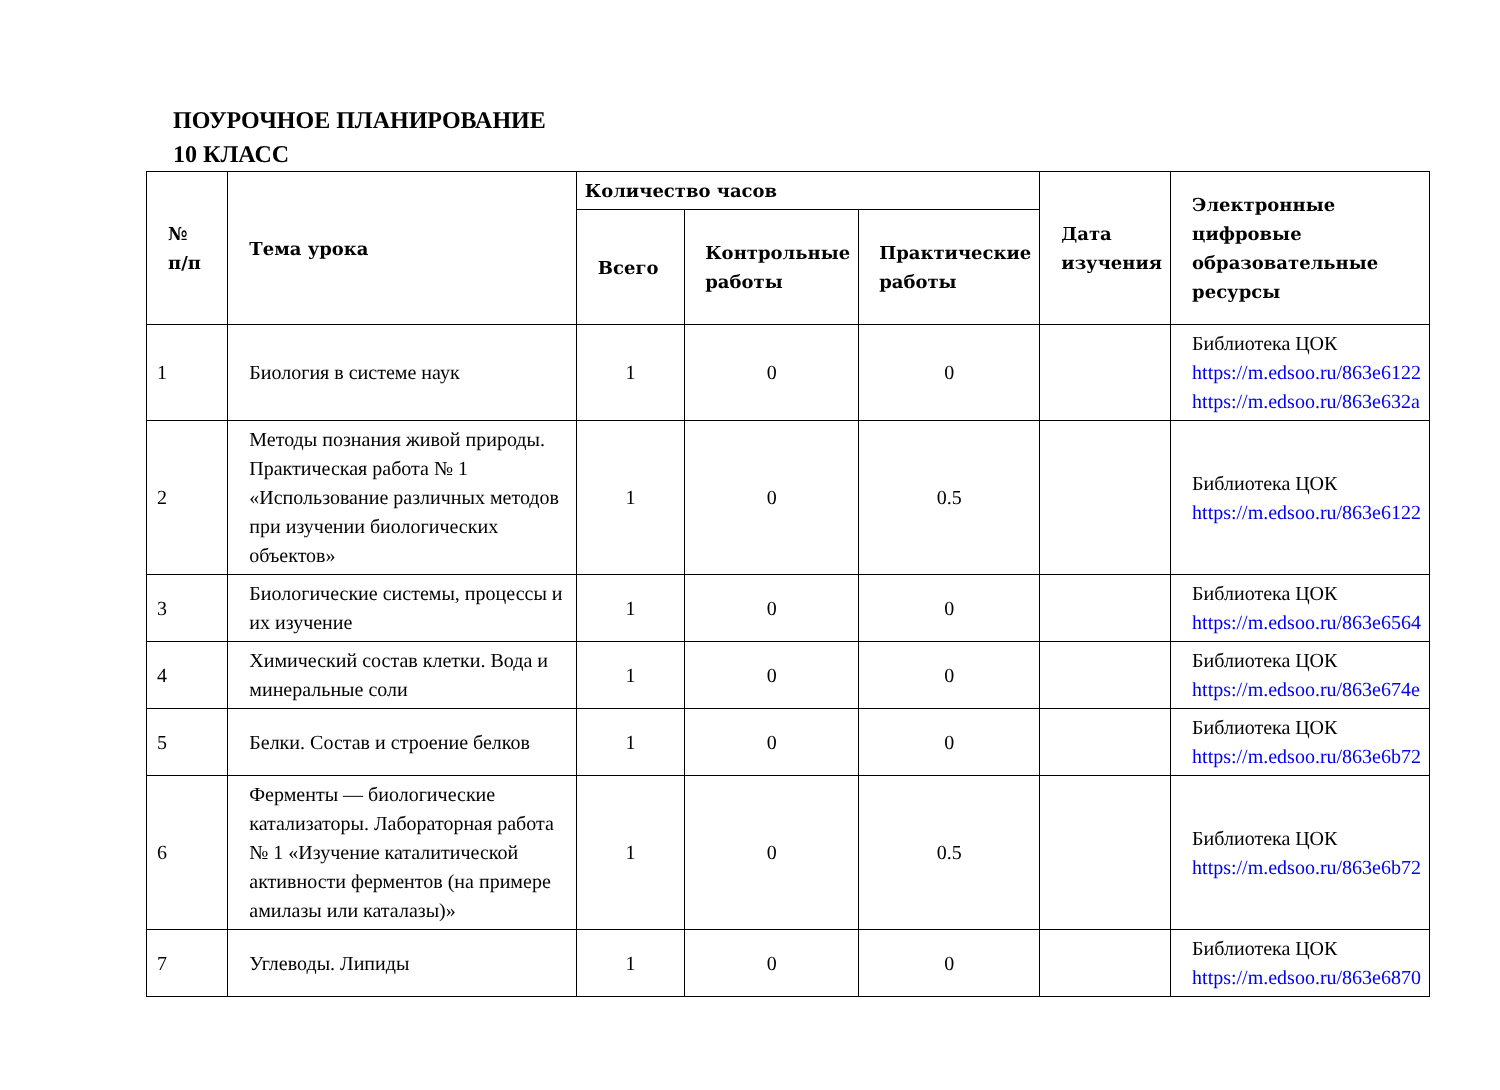ПОУРОЧНОЕ ПЛАНИРОВАНИЕ
10 КЛАСС
| № п/п | Тема урока | Количество часов | | | Дата изучения | Электронные цифровые образовательные ресурсы |
| --- | --- | --- | --- | --- | --- | --- |
| | | Всего | Контрольные работы | Практические работы | | |
| 1 | Биология в системе наук | 1 | 0 | 0 | | Библиотека ЦОК https://m.edsoo.ru/863e6122 https://m.edsoo.ru/863e632a |
| 2 | Методы познания живой природы. Практическая работа № 1 «Использование различных методов при изучении биологических объектов» | 1 | 0 | 0.5 | | Библиотека ЦОК https://m.edsoo.ru/863e6122 |
| 3 | Биологические системы, процессы и их изучение | 1 | 0 | 0 | | Библиотека ЦОК https://m.edsoo.ru/863e6564 |
| 4 | Химический состав клетки. Вода и минеральные соли | 1 | 0 | 0 | | Библиотека ЦОК https://m.edsoo.ru/863e674e |
| 5 | Белки. Состав и строение белков | 1 | 0 | 0 | | Библиотека ЦОК https://m.edsoo.ru/863e6b72 |
| 6 | Ферменты — биологические катализаторы. Лабораторная работа № 1 «Изучение каталитической активности ферментов (на примере амилазы или каталазы)» | 1 | 0 | 0.5 | | Библиотека ЦОК https://m.edsoo.ru/863e6b72 |
| 7 | Углеводы. Липиды | 1 | 0 | 0 | | Библиотека ЦОК https://m.edsoo.ru/863e6870 |